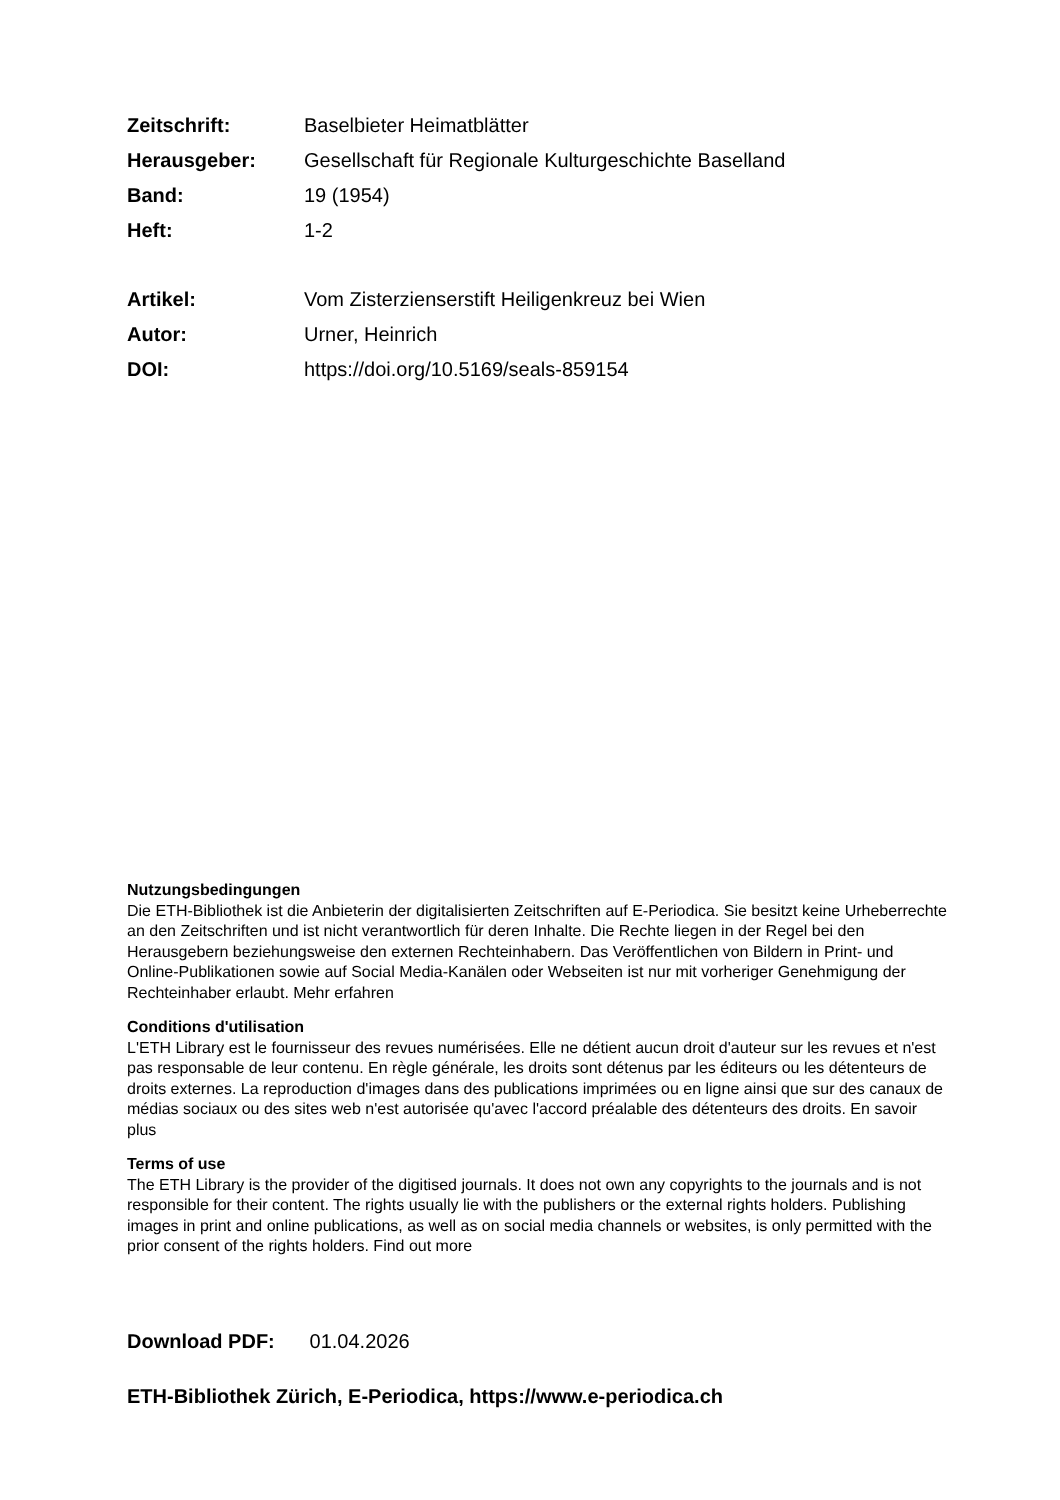Zeitschrift: Baselbieter Heimatblätter
Herausgeber: Gesellschaft für Regionale Kulturgeschichte Baselland
Band: 19 (1954)
Heft: 1-2
Artikel: Vom Zisterzienserstift Heiligenkreuz bei Wien
Autor: Urner, Heinrich
DOI: https://doi.org/10.5169/seals-859154
Nutzungsbedingungen
Die ETH-Bibliothek ist die Anbieterin der digitalisierten Zeitschriften auf E-Periodica. Sie besitzt keine Urheberrechte an den Zeitschriften und ist nicht verantwortlich für deren Inhalte. Die Rechte liegen in der Regel bei den Herausgebern beziehungsweise den externen Rechteinhabern. Das Veröffentlichen von Bildern in Print- und Online-Publikationen sowie auf Social Media-Kanälen oder Webseiten ist nur mit vorheriger Genehmigung der Rechteinhaber erlaubt. Mehr erfahren
Conditions d'utilisation
L'ETH Library est le fournisseur des revues numérisées. Elle ne détient aucun droit d'auteur sur les revues et n'est pas responsable de leur contenu. En règle générale, les droits sont détenus par les éditeurs ou les détenteurs de droits externes. La reproduction d'images dans des publications imprimées ou en ligne ainsi que sur des canaux de médias sociaux ou des sites web n'est autorisée qu'avec l'accord préalable des détenteurs des droits. En savoir plus
Terms of use
The ETH Library is the provider of the digitised journals. It does not own any copyrights to the journals and is not responsible for their content. The rights usually lie with the publishers or the external rights holders. Publishing images in print and online publications, as well as on social media channels or websites, is only permitted with the prior consent of the rights holders. Find out more
Download PDF: 01.04.2026
ETH-Bibliothek Zürich, E-Periodica, https://www.e-periodica.ch